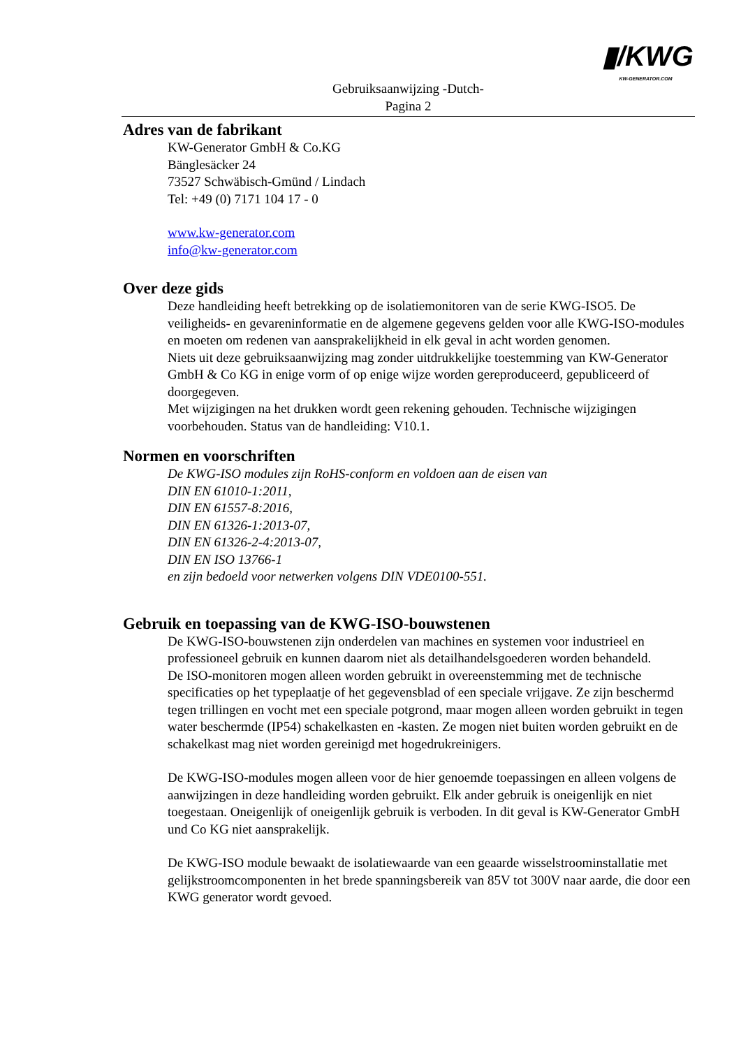▮/KWG
KW-GENERATOR.COM
Gebruiksaanwijzing -Dutch-
Pagina 2
Adres van de fabrikant
KW-Generator GmbH & Co.KG
Bänglesäcker 24
73527 Schwäbisch-Gmünd / Lindach
Tel: +49 (0) 7171 104 17 - 0
www.kw-generator.com
info@kw-generator.com
Over deze gids
Deze handleiding heeft betrekking op de isolatiemonitoren van de serie KWG-ISO5. De veiligheids- en gevareninformatie en de algemene gegevens gelden voor alle KWG-ISO-modules en moeten om redenen van aansprakelijkheid in elk geval in acht worden genomen.
Niets uit deze gebruiksaanwijzing mag zonder uitdrukkelijke toestemming van KW-Generator GmbH & Co KG in enige vorm of op enige wijze worden gereproduceerd, gepubliceerd of doorgegeven.
Met wijzigingen na het drukken wordt geen rekening gehouden. Technische wijzigingen voorbehouden. Status van de handleiding: V10.1.
Normen en voorschriften
De KWG-ISO modules zijn RoHS-conform en voldoen aan de eisen van
DIN EN 61010-1:2011,
DIN EN 61557-8:2016,
DIN EN 61326-1:2013-07,
DIN EN 61326-2-4:2013-07,
DIN EN ISO 13766-1
en zijn bedoeld voor netwerken volgens DIN VDE0100-551.
Gebruik en toepassing van de KWG-ISO-bouwstenen
De KWG-ISO-bouwstenen zijn onderdelen van machines en systemen voor industrieel en professioneel gebruik en kunnen daarom niet als detailhandelsgoederen worden behandeld.
De ISO-monitoren mogen alleen worden gebruikt in overeenstemming met de technische specificaties op het typeplaatje of het gegevensblad of een speciale vrijgave. Ze zijn beschermd tegen trillingen en vocht met een speciale potgrond, maar mogen alleen worden gebruikt in tegen water beschermde (IP54) schakelkasten en -kasten. Ze mogen niet buiten worden gebruikt en de schakelkast mag niet worden gereinigd met hogedrukreinigers.
De KWG-ISO-modules mogen alleen voor de hier genoemde toepassingen en alleen volgens de aanwijzingen in deze handleiding worden gebruikt. Elk ander gebruik is oneigenlijk en niet toegestaan. Oneigenlijk of oneigenlijk gebruik is verboden. In dit geval is KW-Generator GmbH und Co KG niet aansprakelijk.
De KWG-ISO module bewaakt de isolatiewaarde van een geaarde wisselstroominstallatie met gelijkstroomcomponenten in het brede spanningsbereik van 85V tot 300V naar aarde, die door een KWG generator wordt gevoed.